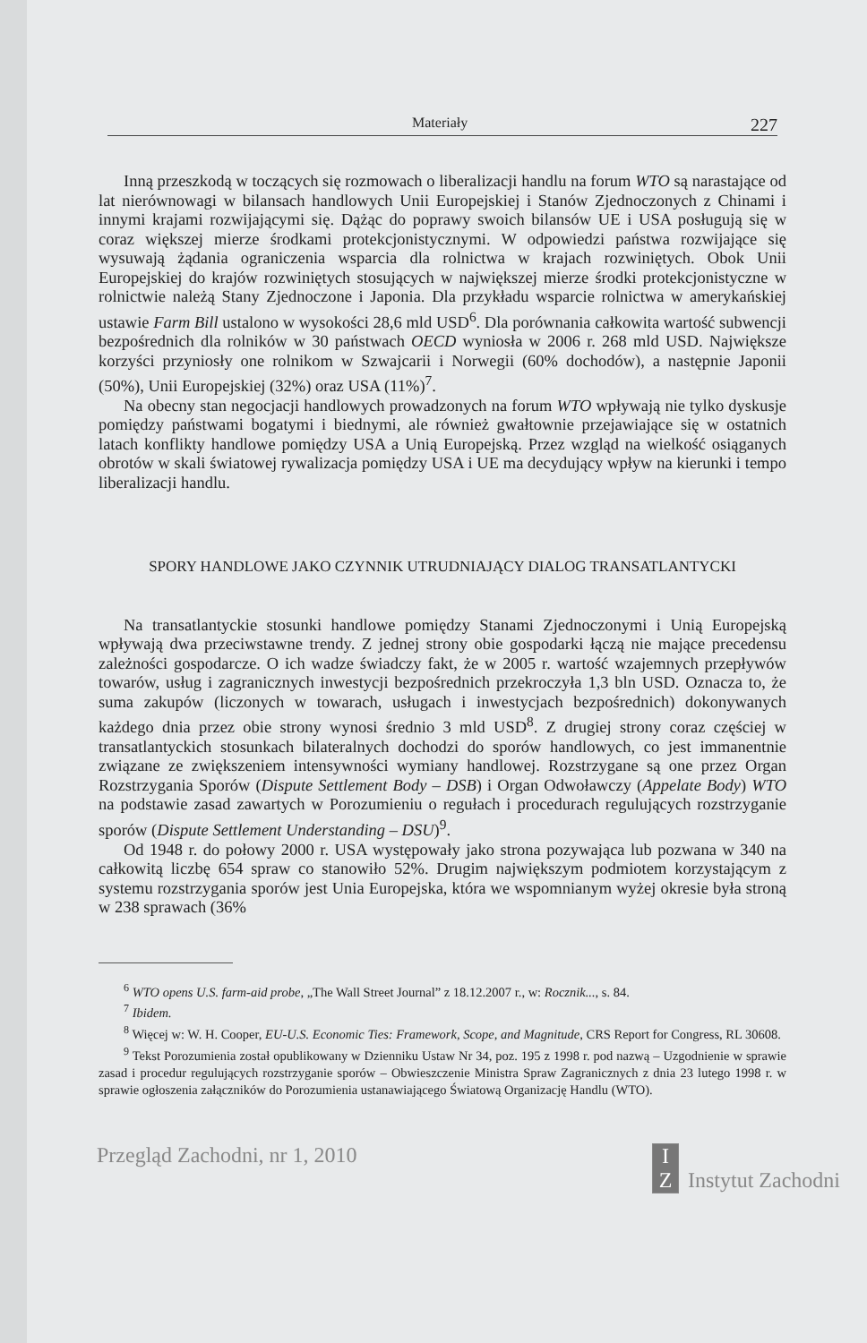Materiały 227
Inną przeszkodą w toczących się rozmowach o liberalizacji handlu na forum WTO są narastające od lat nierównowagi w bilansach handlowych Unii Europejskiej i Stanów Zjednoczonych z Chinami i innymi krajami rozwijającymi się. Dążąc do poprawy swoich bilansów UE i USA posługują się w coraz większej mierze środkami protekcjonistycznymi. W odpowiedzi państwa rozwijające się wysuwają żądania ograniczenia wsparcia dla rolnictwa w krajach rozwiniętych. Obok Unii Europejskiej do krajów rozwiniętych stosujących w największej mierze środki protekcjonistyczne w rolnictwie należą Stany Zjednoczone i Japonia. Dla przykładu wsparcie rolnictwa w amerykańskiej ustawie Farm Bill ustalono w wysokości 28,6 mld USD<sup>6</sup>. Dla porównania całkowita wartość subwencji bezpośrednich dla rolników w 30 państwach OECD wyniosła w 2006 r. 268 mld USD. Największe korzyści przyniosły one rolnikom w Szwajcarii i Norwegii (60% dochodów), a następnie Japonii (50%), Unii Europejskiej (32%) oraz USA (11%)<sup>7</sup>.
Na obecny stan negocjacji handlowych prowadzonych na forum WTO wpływają nie tylko dyskusje pomiędzy państwami bogatymi i biednymi, ale również gwałtownie przejawiające się w ostatnich latach konflikty handlowe pomiędzy USA a Unią Europejską. Przez wzgląd na wielkość osiąganych obrotów w skali światowej rywalizacja pomiędzy USA i UE ma decydujący wpływ na kierunki i tempo liberalizacji handlu.
SPORY HANDLOWE JAKO CZYNNIK UTRUDNIAJĄCY DIALOG TRANSATLANTYCKI
Na transatlantyckie stosunki handlowe pomiędzy Stanami Zjednoczonymi i Unią Europejską wpływają dwa przeciwstawne trendy. Z jednej strony obie gospodarki łączą nie mające precedensu zależności gospodarcze. O ich wadze świadczy fakt, że w 2005 r. wartość wzajemnych przepływów towarów, usług i zagranicznych inwestycji bezpośrednich przekroczyła 1,3 bln USD. Oznacza to, że suma zakupów (liczonych w towarach, usługach i inwestycjach bezpośrednich) dokonywanych każdego dnia przez obie strony wynosi średnio 3 mld USD<sup>8</sup>. Z drugiej strony coraz częściej w transatlantyckich stosunkach bilateralnych dochodzi do sporów handlowych, co jest immanentnie związane ze zwiększeniem intensywności wymiany handlowej. Rozstrzygane są one przez Organ Rozstrzygania Sporów (Dispute Settlement Body – DSB) i Organ Odwoławczy (Appelate Body) WTO na podstawie zasad zawartych w Porozumieniu o regułach i procedurach regulujących rozstrzyganie sporów (Dispute Settlement Understanding – DSU)<sup>9</sup>.
Od 1948 r. do połowy 2000 r. USA występowały jako strona pozywająca lub pozwana w 340 na całkowitą liczbę 654 spraw co stanowiło 52%. Drugim największym podmiotem korzystającym z systemu rozstrzygania sporów jest Unia Europejska, która we wspomnianym wyżej okresie była stroną w 238 sprawach (36%
<sup>6</sup> WTO opens U.S. farm-aid probe, „The Wall Street Journal” z 18.12.2007 r., w: Rocznik..., s. 84.
<sup>7</sup> Ibidem.
<sup>8</sup> Więcej w: W. H. Cooper, EU-U.S. Economic Ties: Framework, Scope, and Magnitude, CRS Report for Congress, RL 30608.
<sup>9</sup> Tekst Porozumienia został opublikowany w Dzienniku Ustaw Nr 34, poz. 195 z 1998 r. pod nazwą – Uzgodnienie w sprawie zasad i procedur regulujących rozstrzyganie sporów – Obwieszczenie Ministra Spraw Zagranicznych z dnia 23 lutego 1998 r. w sprawie ogłoszenia załączników do Porozumienia ustanawiającego Światową Organizację Handlu (WTO).
Przegląd Zachodni, nr 1, 2010 I Z Instytut Zachodni